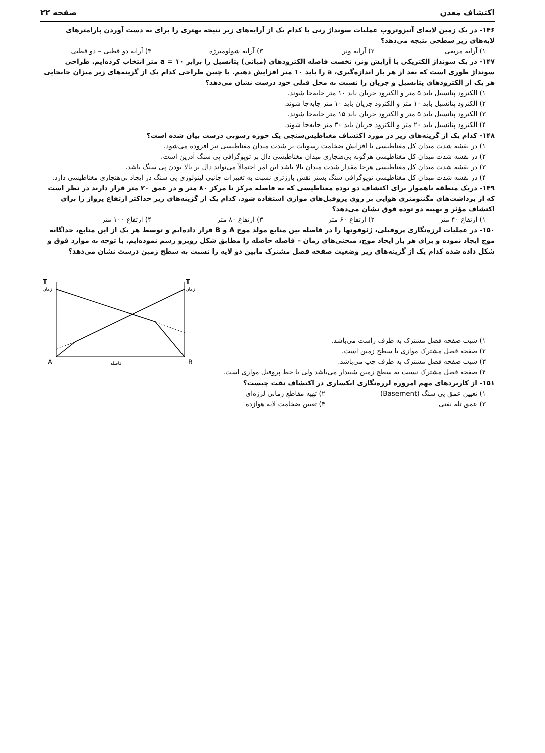اکتشاف معدن صفحه ۲۲
۱۴۶- در یک زمین لایه‌ای آنیزوتروپ عملیات سونداژ زنی با کدام یک از آرایه‌های زیر نتیجه بهتری را برای به دست آوردن پارامترهای لایه‌های زیر سطحی نتیجه می‌دهد؟
۱) آرایه مربعی ۲) آرایه ونر ۳) آرایه شولومبرژه ۴) آرایه دو قطبی – دو قطبی
۱۴۷- در یک سونداژ الکتریکی با آرایش ونر، نخست فاصله الکترودهای (میانی) پتانسیل را برابر a = ۱۰ متر انتخاب کرده‌ایم. طراحی سونداژ طوری است که بعد از هر بار اندازه‌گیری، a را باید ۱۰ متر افزایش دهیم. با چنین طراحی کدام یک از گزینه‌های زیر میزان جابجایی هر یک از الکترودهای پتانسیل و جریان را نسبت به محل قبلی خود درست نشان می‌دهد؟
۱) الکترود پتانسیل باید ۵ متر و الکترود جریان باید ۱۰ متر جابه‌جا شوند.
۲) الکترود پتانسیل باید ۱۰ متر و الکترود جریان باید ۱۰ متر جابه‌جا شوند.
۳) الکترود پتانسیل باید ۵ متر و الکترود جریان باید ۱۵ متر جابه‌جا شوند.
۴) الکترود پتانسیل باید ۲۰ متر و الکترود جریان باید ۳۰ متر جابه‌جا شوند.
۱۴۸- کدام یک از گزینه‌های زیر در مورد اکتشاف مغناطیس‌سنجی یک حوزه رسوبی درست بیان شده است؟
۱) در نقشه شدت میدان کل مغناطیسی با افزایش ضخامت رسوبات بر شدت میدان مغناطیسی نیز افزوده می‌شود.
۲) در نقشه شدت میدان کل مغناطیسی هرگونه بی‌هنجاری میدان مغناطیسی دال بر توپوگرافی پی سنگ آذرین است.
۳) در نقشه شدت میدان کل مغناطیسی هرجا مقدار شدت میدان بالا باشد این امر احتمالاً می‌تواند دال بر بالا بودن پی سنگ باشد.
۴) در نقشه شدت میدان کل مغناطیسی توپوگرافی سنگ بستر نقش بارزتری نسبت به تغییرات جانبی لیتولوژی پی سنگ در ایجاد بی‌هنجاری مغناطیسی دارد.
۱۴۹- دریک منطقه ناهموار برای اکتشاف دو توده مغناطیسی که به فاصله مرکز تا مرکز ۸۰ متر و در عمق ۲۰ متر قرار دارند در نظر است که از برداشت‌های مگنتومتری هوایی بر روی پروفیل‌های موازی استفاده شود. کدام یک از گزینه‌های زیر حداکثر ارتفاع پرواز را برای اکتشاف مؤثر و بهینه دو توده فوق نشان می‌دهد؟
۱) ارتفاع ۴۰ متر ۲) ارتفاع ۶۰ متر ۳) ارتفاع ۸۰ متر ۴) ارتفاع ۱۰۰ متر
۱۵۰- در عملیات لرزه‌نگاری پروفیلی، ژئوفونها را در فاصله بین منابع مولد موج A و B قرار داده‌ایم و توسط هر یک از این منابع، جداگانه موج ایجاد نموده و برای هر بار ایجاد موج، منحنی‌های زمان – فاصله حاصله را مطابق شکل روبرو رسم نموده‌ایم. با توجه به موارد فوق و شکل داده شده کدام یک از گزینه‌های زیر وضعیت صفحه فصل مشترک مابین دو لایه را نسبت به سطح زمین درست نشان می‌دهد؟
۱) شیب صفحه فصل مشترک به طرف راست می‌باشد.
۲) صفحه فصل مشترک موازی با سطح زمین است.
۳) شیب صفحه فصل مشترک به طرف چپ می‌باشد.
T
زمان
T
زمان
B
A
فاصله
۴) صفحه فصل مشترک نسبت به سطح زمین شیبدار می‌باشد ولی با خط پروفیل موازی است.
۱۵۱- از کاربردهای مهم امروزه لرزه‌نگاری انکساری در اکتشاف نفت چیست؟
۱) تعیین عمق پی سنگ (Basement) ۲) تهیه مقاطع زمانی لرزه‌ای
۳) عمق تله نفتی ۴) تعیین ضخامت لایه هوازده